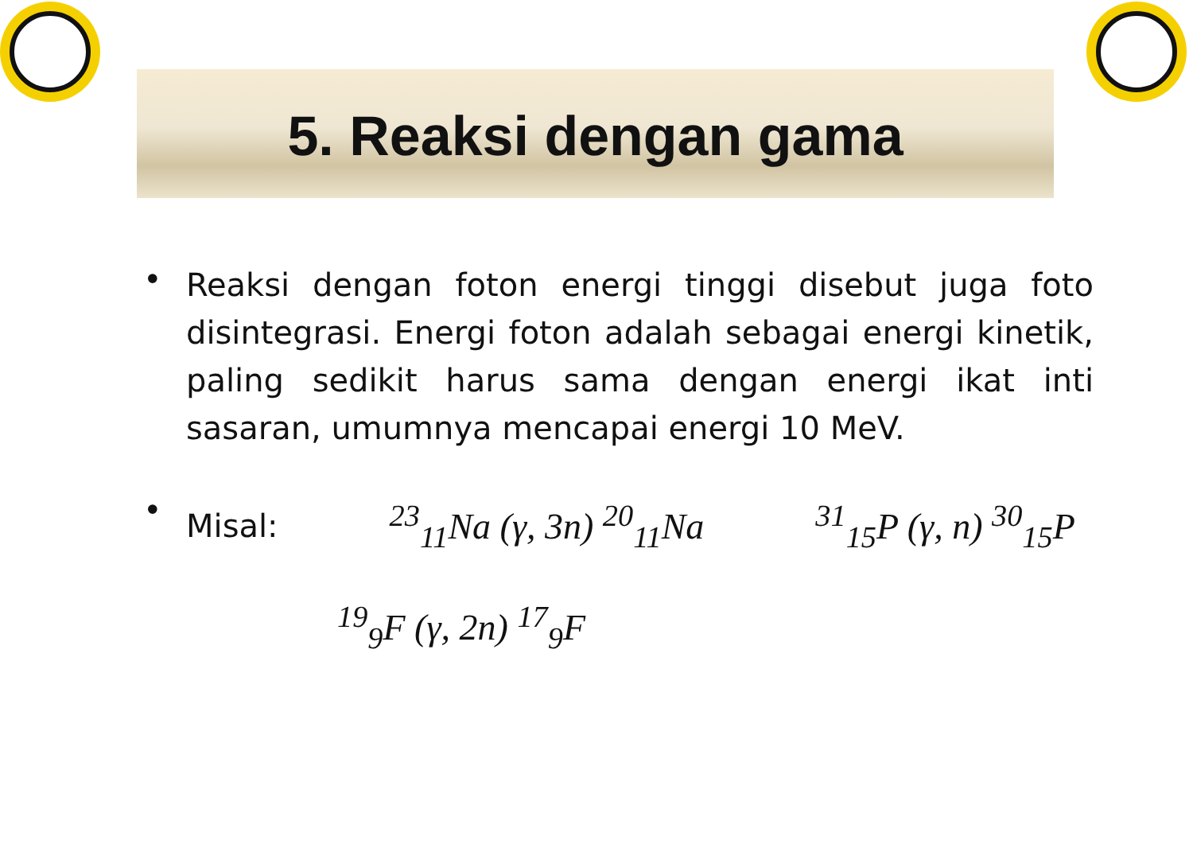5. Reaksi dengan gama
•
Reaksi dengan foton energi tinggi disebut juga foto disintegrasi. Energi foton adalah sebagai energi kinetik, paling sedikit harus sama dengan energi ikat inti sasaran, umumnya mencapai energi 10 MeV.
•
Misal: <sup>23</sup><sub>11</sub>Na (γ, 3n) <sup>20</sup><sub>11</sub>Na <sup>31</sup><sub>15</sub>P (γ, n) <sup>30</sup><sub>15</sub>P
<sup>19</sup> <sub>9</sub>F (γ, 2n) <sup>17</sup><sub>9</sub>F